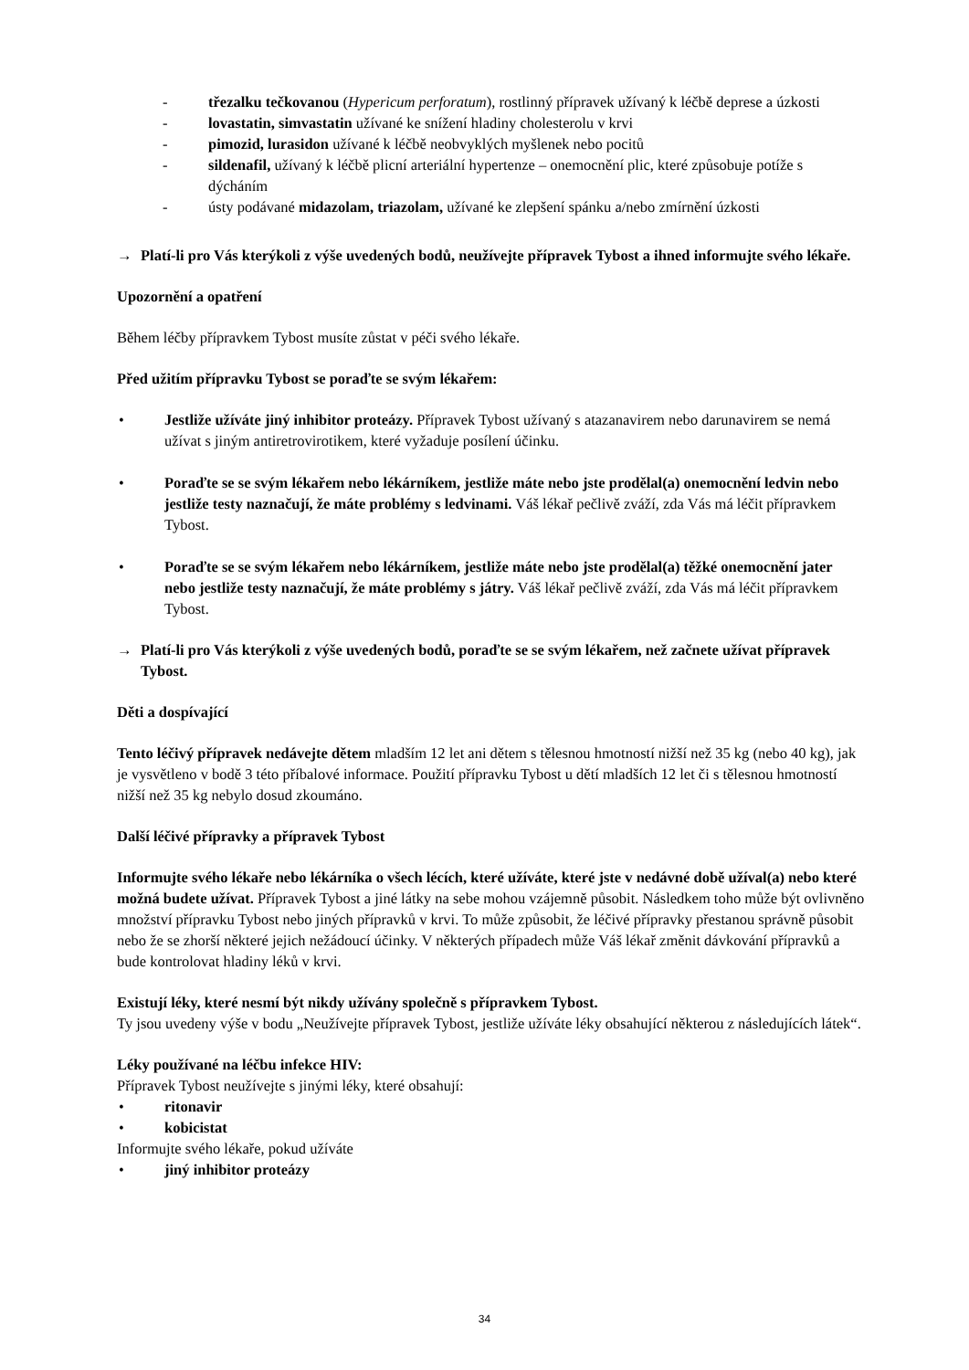- třezalku tečkovanou (Hypericum perforatum), rostlinný přípravek užívaný k léčbě deprese a úzkosti
- lovastatin, simvastatin užívané ke snížení hladiny cholesterolu v krvi
- pimozid, lurasidon užívané k léčbě neobvyklých myšlenek nebo pocitů
- sildenafil, užívaný k léčbě plicní arteriální hypertenze – onemocnění plic, které způsobuje potíže s dýcháním
- ústy podávané midazolam, triazolam, užívané ke zlepšení spánku a/nebo zmírnění úzkosti
→ Platí-li pro Vás kterýkoli z výše uvedených bodů, neužívejte přípravek Tybost a ihned informujte svého lékaře.
Upozornění a opatření
Během léčby přípravkem Tybost musíte zůstat v péči svého lékaře.
Před užitím přípravku Tybost se poraďte se svým lékařem:
• Jestliže užíváte jiný inhibitor proteázy. Přípravek Tybost užívaný s atazanavirem nebo darunavirem se nemá užívat s jiným antiretrovirotikem, které vyžaduje posílení účinku.
• Poraďte se se svým lékařem nebo lékárníkem, jestliže máte nebo jste prodělal(a) onemocnění ledvin nebo jestliže testy naznačují, že máte problémy s ledvinami. Váš lékař pečlivě zváží, zda Vás má léčit přípravkem Tybost.
• Poraďte se se svým lékařem nebo lékárníkem, jestliže máte nebo jste prodělal(a) těžké onemocnění jater nebo jestliže testy naznačují, že máte problémy s játry. Váš lékař pečlivě zváží, zda Vás má léčit přípravkem Tybost.
→ Platí-li pro Vás kterýkoli z výše uvedených bodů, poraďte se se svým lékařem, než začnete užívat přípravek Tybost.
Děti a dospívající
Tento léčivý přípravek nedávejte dětem mladším 12 let ani dětem s tělesnou hmotností nižší než 35 kg (nebo 40 kg), jak je vysvětleno v bodě 3 této příbalové informace. Použití přípravku Tybost u dětí mladších 12 let či s tělesnou hmotností nižší než 35 kg nebylo dosud zkoumáno.
Další léčivé přípravky a přípravek Tybost
Informujte svého lékaře nebo lékárníka o všech lécích, které užíváte, které jste v nedávné době užíval(a) nebo které možná budete užívat. Přípravek Tybost a jiné látky na sebe mohou vzájemně působit. Následkem toho může být ovlivněno množství přípravku Tybost nebo jiných přípravků v krvi. To může způsobit, že léčivé přípravky přestanou správně působit nebo že se zhorší některé jejich nežádoucí účinky. V některých případech může Váš lékař změnit dávkování přípravků a bude kontrolovat hladiny léků v krvi.
Existují léky, které nesmí být nikdy užívány společně s přípravkem Tybost.
Ty jsou uvedeny výše v bodu „Neužívejte přípravek Tybost, jestliže užíváte léky obsahující některou z následujících látek“.
Léky používané na léčbu infekce HIV:
Přípravek Tybost neužívejte s jinými léky, které obsahují:
• ritonavir
• kobicistat
Informujte svého lékaře, pokud užíváte
• jiný inhibitor proteázy
34